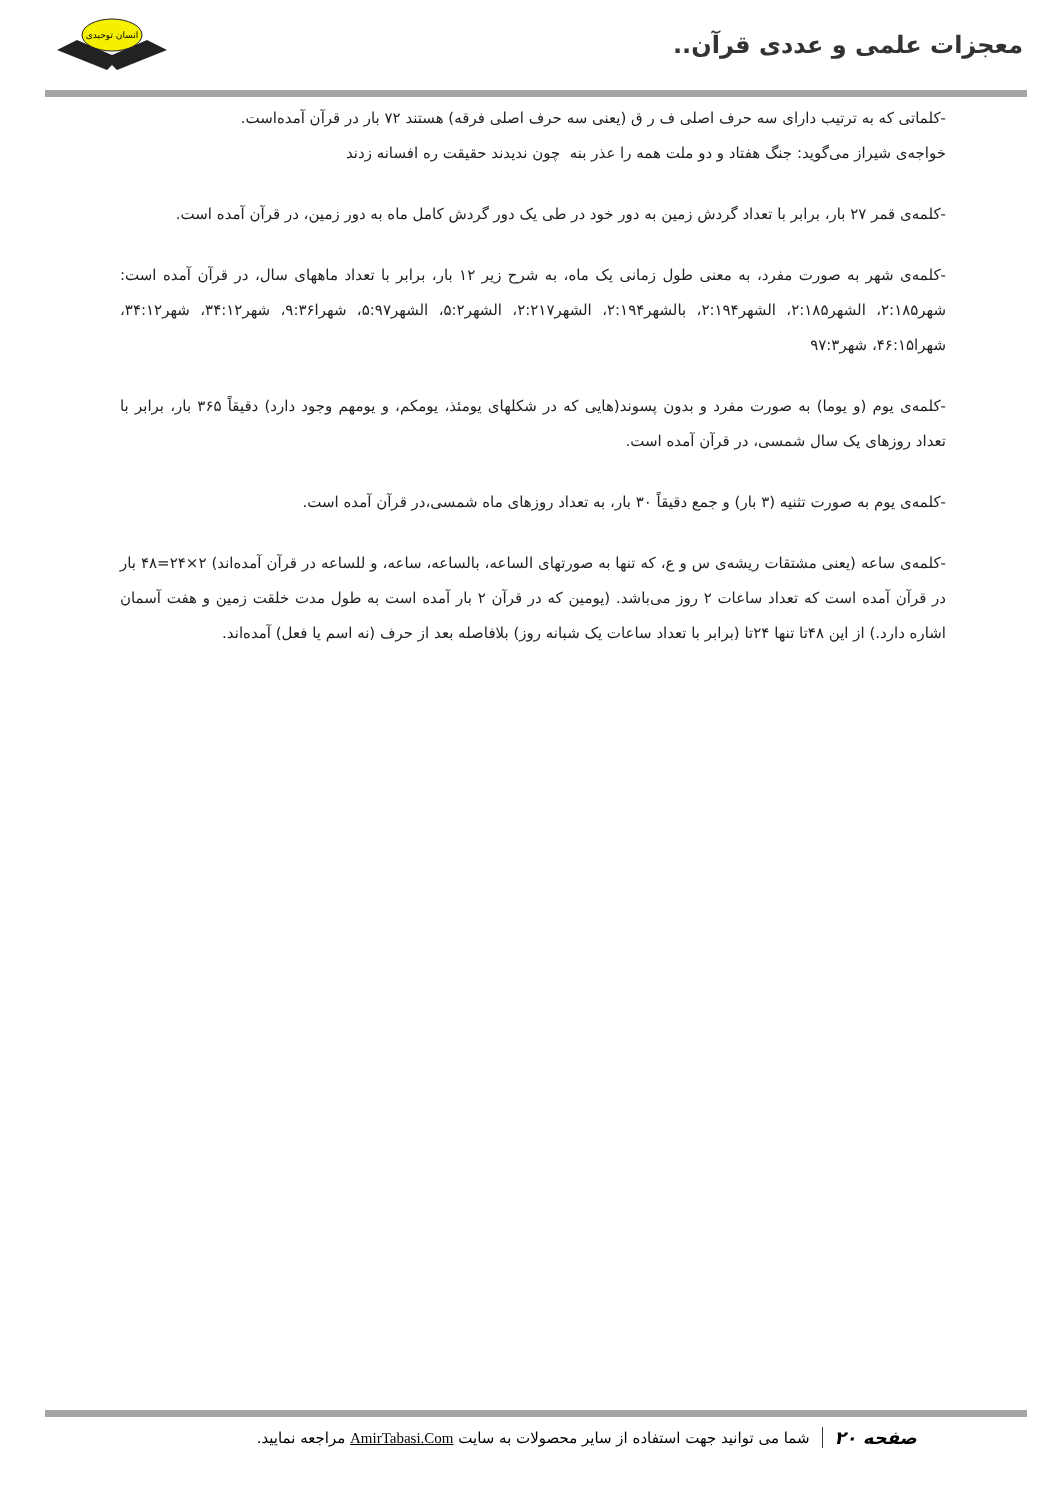معجزات علمی و عددی قرآن..
انسان توحیدی
-کلماتی که به ترتیب دارای سه حرف اصلی ف ر ق (یعنی سه حرف اصلی فرقه) هستند ۷۲ بار در قرآن آمده‌است.
خواجه‌ی شیراز می‌گوید: جنگ هفتاد و دو ملت همه را عذر بنه چون ندیدند حقیقت ره افسانه زدند
-کلمه‌ی قمر ۲۷ بار، برابر با تعداد گردش زمین به دور خود در طی یک دور گردش کامل ماه به دور زمین، در قرآن آمده است.
-کلمه‌ی شهر به صورت مفرد، به معنی طول زمانی یک ماه، به شرح زیر ۱۲ بار، برابر با تعداد ماههای سال، در قرآن آمده است: شهر۲:۱۸۵، الشهر۲:۱۸۵، الشهر۲:۱۹۴، بالشهر۲:۱۹۴، الشهر۲:۲۱۷، الشهر۵:۲، الشهر۵:۹۷، شهرا۹:۳۶، شهر۳۴:۱۲، شهر۳۴:۱۲، شهرا۴۶:۱۵، شهر۹۷:۳
-کلمه‌ی یوم (و یوما) به صورت مفرد و بدون پسوند(هایی که در شکلهای یومئذ، یومکم، و یومهم وجود دارد) دقیقاً ۳۶۵ بار، برابر با تعداد روزهای یک سال شمسی، در قرآن آمده است.
-کلمه‌ی یوم به صورت تثنیه (۳ بار) و جمع دقیقاً ۳۰ بار، به تعداد روزهای ماه شمسی،در قرآن آمده است.
-کلمه‌ی ساعه (یعنی مشتقات ریشه‌ی س و ع، که تنها به صورتهای الساعه، بالساعه، ساعه، و للساعه در قرآن آمده‌اند) ۲×۲۴=۴۸ بار در قرآن آمده است که تعداد ساعات ۲ روز می‌باشد. (یومین که در قرآن ۲ بار آمده است به طول مدت خلقت زمین و هفت آسمان اشاره دارد.) از این ۴۸تا تنها ۲۴تا (برابر با تعداد ساعات یک شبانه روز) بلافاصله بعد از حرف (نه اسم یا فعل) آمده‌اند.
صفحه ۲۰ شما می توانید جهت استفاده از سایر محصولات به سایت AmirTabasi.Com مراجعه نمایید.